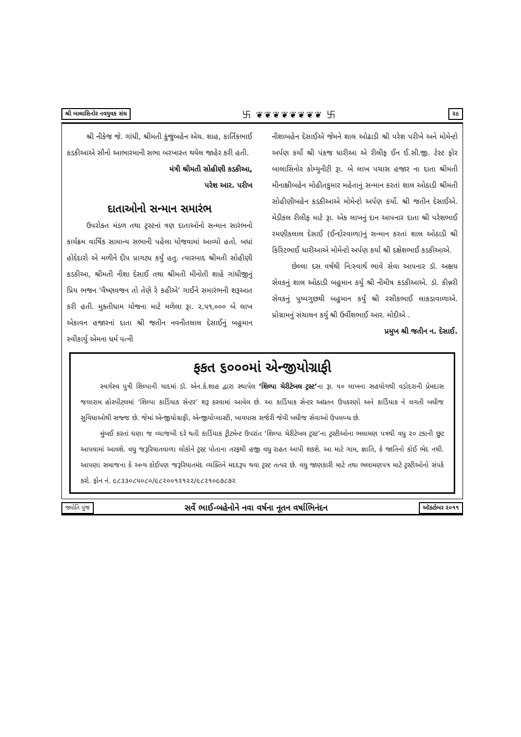શ્રી બાલાસિનોર નવયુવક સંઘ 卐 ❦❦❦❦❦❦❦❦ 卐 ૨૯
શ્રી નીકેજ જે. ગાંધી, શ્રીમતી કુંજુંબહેન એચ. શાહ, કાર્તિકભાઈ કડકીઆએ સૌનો આભારમાની સભા બરખાસ્ત થયેલ જાહેર કરી હતી.
મંત્રી શ્રીમતી સોહીણી કડકીઆ,
પરેશ આર. પરીખ
દાતાઓનો સન્માન સમારંભ
ઉપરોક્ત મંડળ તથા ટ્રસ્ટનાં ત્રણ દાતાઓનો સન્માન સારંભનો કાર્યક્રમ વાર્ષિક સામાન્ય સભાની પહેલા યોજવામાં આવ્યો હતો. બધાં હોદેદારો એ મળીને દીપ પ્રાગટ્ય કર્યું હતુ. ત્યારબાદ શ્રીમતી સોહીણી કડકીઆ, શ્રીમતી નીશા દેસાઈ તથા શ્રીમતી મીનોતી શાહે ગાંધીજીનું પ્રિય ભજન ‘વૈષ્ણવજન તો તેણે રે કહીએ’ ગાઈને સમારંભની શરૂઆત કરી હતી. મુક્તીધામ યોજના માટે મળેલા રૂા. ૨,૫૧,૦૦૦ બે લાખ એકાવન હજારનાં દાતા શ્રી જતીન નવનીતલાલ દેસાઈનું બહુમાન સ્વીકાર્યુ એમના ધર્મ પત્ની
નીશાબહેન દેસાઈએ જેમને શાલ ઓઢાડી શ્રી પરેશ પરીખે અને મોમેન્ટો અર્પણ કર્યો શ્રી પંકજ ધારીઆ એ રીલીફ ઈન ઈ.સી.જી. ટેસ્ટ ફોર બાલાસિનોર કોમ્યુનીટી રૂા. બે લાખ પચાસ હજાર ના દાતા શ્રીમતી મીનાક્ષીબહેન મોહીતકુમાર મહેતાનું સન્માન કરતાં શાલ ઓઠાડી શ્રીમતી સોહીણીબહેન કડકીઆએ મોમેન્ટો અર્પણ કર્યો. શ્રી જતીન દેસાઈએ. મેડીકલ રીલીફ માટે રૂા. એક લાખનું દાન આપનાર દાતા શ્રી પરેશભાઈ રમણીકલાલ દેસાઈ (ઈન્દોરવાળા)નું સન્માન કરતાં શાલ ઓઠાડી શ્રી કિરિટભાઈ ધારીઆએ મોમેન્ટો અર્પણ કર્યા શ્રી દક્ષેશભાઈ કડકીઆએ.
છેલ્લા દસ વર્ષથી નિઃસ્વાર્થ ભાવે સેવા આપનાર ડૉ. અક્ષય સેવકનું શાલ ઓઠાડી બહુમાન કર્યુ શ્રી નીમીષ કડકીઆએ. ડૉ. કીન્નરી સેવકનું પુષ્પગુછથી બહુમાન કર્યું શ્રી રસીકભાઈ લાકડાવાળાએ. પ્રોગ્રામનું સંચાલન કર્યુ શ્રી ઉર્વીશભાઈ આર. મોદીએ .
પ્રમુખ શ્રી જતીન ન. દેસાઈ.
ફકત ૬૦૦૦માં એન્જીયોગ્રાફી
સ્વર્ગસ્વ પુત્રી શિલ્પાની યાદમાં ડૉ. એન.કે.શાહ દ્વારા સ્થાપેલ ‘શિલ્પા ચેરીટેબલ ટ્રસ્ટ’ના રૂા. ૫૦ લાખના સહયોગથી વડોદરાની પ્રેમદાસ જલારામ હોસ્પીટલમાં ‘શિલ્પા કાર્ડિયાક સેન્ટર’ શરૂ કરવામાં આવેલ છે. આ કાર્ડિયાક સેન્ટર અદ્યતન ઉપકરણો અને કાર્ડિયાક ને લગતી બધીજ સુવિધાઓથી સજ્જ છે. જેમાં એન્જીયોગ્રાફી, એન્જીયોપ્લાસ્ટી, બાયપાસ સર્જરી જેવી બધીજ સેવાઓ ઉપલબ્ધ છે.
મુંબઈ કરતાં ઘણા જ વ્યાજબી દરે થતી કાર્ડિયાક ટ્રીટમેન્ટ ઉપરાંત ‘શિલ્પા ચેરીટેબલ ટ્રસ્ટ’ના ટ્રસ્ટીઓના ભલામણ પત્રથી વધુ ૨૦ ટકાની છુટ આપવામાં આવશે. વધુ જરૂરિયાતવાળા લોકોને ટ્રસ્ટ પોતાના તરફથી હજી વધુ રાહત આપી શકશે. આ માટે ગામ, જ્ઞાતિ, કે જાતિનો કોઈ ભેદ નથી. આપણા સમાજના કે અન્ય કોઈપણ જરૂરિયાતમંદ વ્યક્તિને મદદરૂપ થવા ટ્રસ્ટ તત્પર છે. વધુ જાણકારી માટે તથા ભલામણપત્ર માટે ટ્રસ્ટીઓનો સંપર્ક કરો. ફોન નં. ૯૮૩૩૦૮૫૦૮૦/૯૮૨૦૦૧૨૧૨૨/૯૮૨૧૦૯૭૮૭૨
જ્યોતિ પુંજ સર્વે ભાઈ-બહેનોને નવા વર્ષના નૂતન વર્ષાભિનંદન ઑક્ટોબર ૨૦૧૧